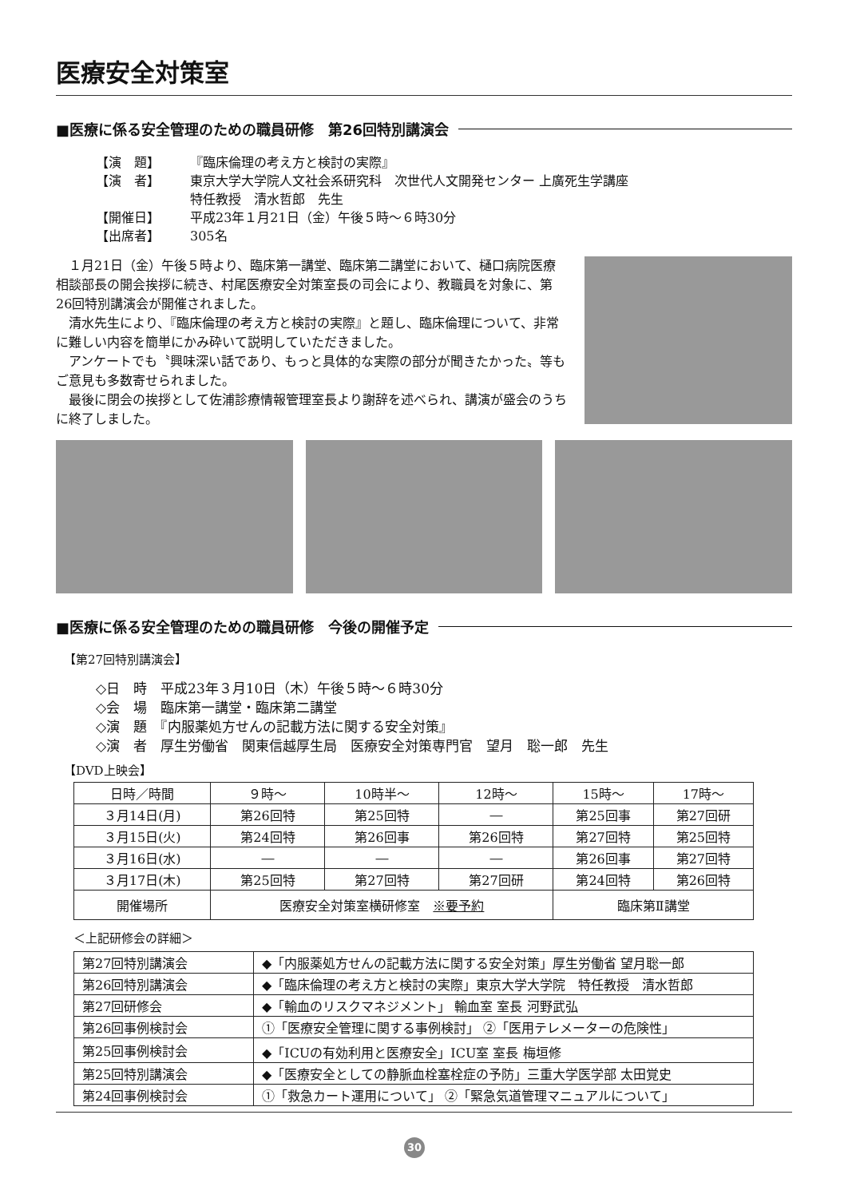医療安全対策室
■医療に係る安全管理のための職員研修　第26回特別講演会
【演　題】 『臨床倫理の考え方と検討の実際』
【演　者】 東京大学大学院人文社会系研究科　次世代人文開発センター 上廣死生学講座
特任教授　清水哲郎　先生
【開催日】 平成23年１月21日（金）午後５時～６時30分
【出席者】 305名
１月21日（金）午後５時より、臨床第一講堂、臨床第二講堂において、樋口病院医療相談部長の開会挨拶に続き、村尾医療安全対策室長の司会により、教職員を対象に、第26回特別講演会が開催されました。
清水先生により、『臨床倫理の考え方と検討の実際』と題し、臨床倫理について、非常に難しい内容を簡単にかみ砕いて説明していただきました。
アンケートでも〝興味深い話であり、もっと具体的な実際の部分が聞きたかった〟等もご意見も多数寄せられました。
最後に閉会の挨拶として佐浦診療情報管理室長より謝辞を述べられ、講演が盛会のうちに終了しました。
■医療に係る安全管理のための職員研修　今後の開催予定
【第27回特別講演会】
◇日　時　平成23年３月10日（木）午後５時～６時30分
◇会　場　臨床第一講堂・臨床第二講堂
◇演　題　『内服薬処方せんの記載方法に関する安全対策』
◇演　者　厚生労働省　関東信越厚生局　医療安全対策専門官　望月　聡一郎　先生
【DVD上映会】
| 日時／時間 | ９時～ | 10時半～ | 12時～ | 15時～ | 17時～ |
| --- | --- | --- | --- | --- | --- |
| ３月14日(月) | 第26回特 | 第25回特 | ― | 第25回事 | 第27回研 |
| ３月15日(火) | 第24回特 | 第26回事 | 第26回特 | 第27回特 | 第25回特 |
| ３月16日(水) | ― | ― | ― | 第26回事 | 第27回特 |
| ３月17日(木) | 第25回特 | 第27回特 | 第27回研 | 第24回特 | 第26回特 |
| 開催場所 | 医療安全対策室横研修室 ※要予約 | | | 臨床第Ⅱ講堂 | |
＜上記研修会の詳細＞
| 第27回特別講演会 | ◆「内服薬処方せんの記載方法に関する安全対策」厚生労働省 望月聡一郎 |
| 第26回特別講演会 | ◆「臨床倫理の考え方と検討の実際」東京大学大学院 特任教授 清水哲郎 |
| 第27回研修会 | ◆「輸血のリスクマネジメント」 輸血室 室長 河野武弘 |
| 第26回事例検討会 | ①「医療安全管理に関する事例検討」 ②「医用テレメーターの危険性」 |
| 第25回事例検討会 | ◆「ICUの有効利用と医療安全」ICU室 室長 梅垣修 |
| 第25回特別講演会 | ◆「医療安全としての静脈血栓塞栓症の予防」三重大学医学部 太田覚史 |
| 第24回事例検討会 | ①「救急カート運用について」 ②「緊急気道管理マニュアルについて」 |
30